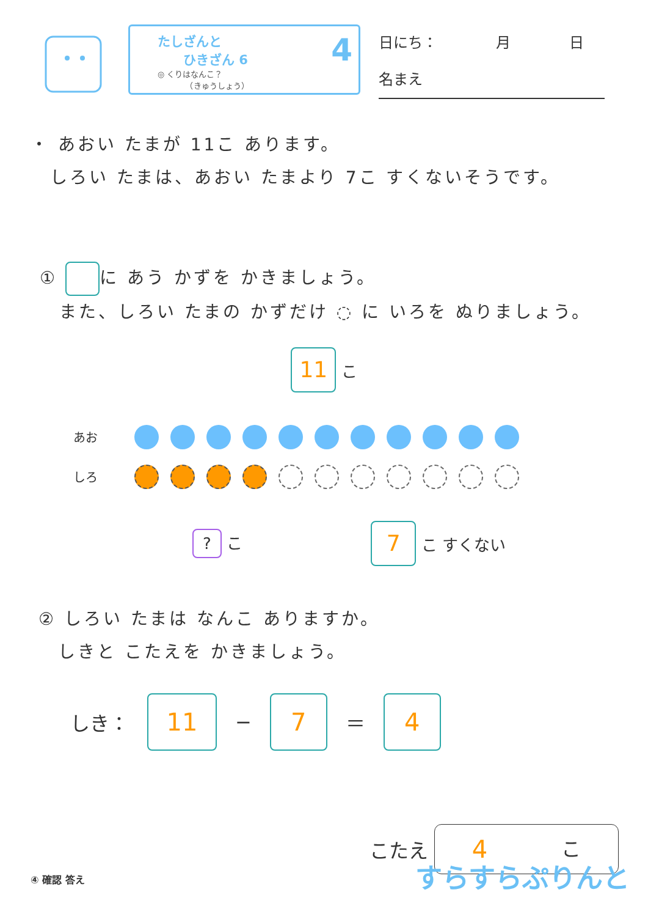たしざんと
　　ひきざん 6
◎ くりはなんこ？
　　　　（きゅうしょう）
4
日にち：　　　　月　　　　日
名まえ
・ あおい たまが 11こ あります。
　しろい たまは、あおい たまより 7こ すくないそうです。
① に あう かずを かきましょう。
　また、しろい たまの かずだけ ◌ に いろを ぬりましょう。
11 こ
あお
しろ
? こ 7 こ すくない
② しろい たまは なんこ ありますか。
　しきと こたえを かきましょう。
しき： 11 − 7 ＝ 4
こたえ 4 こ
④ 確認 答え すらすらぷりんと